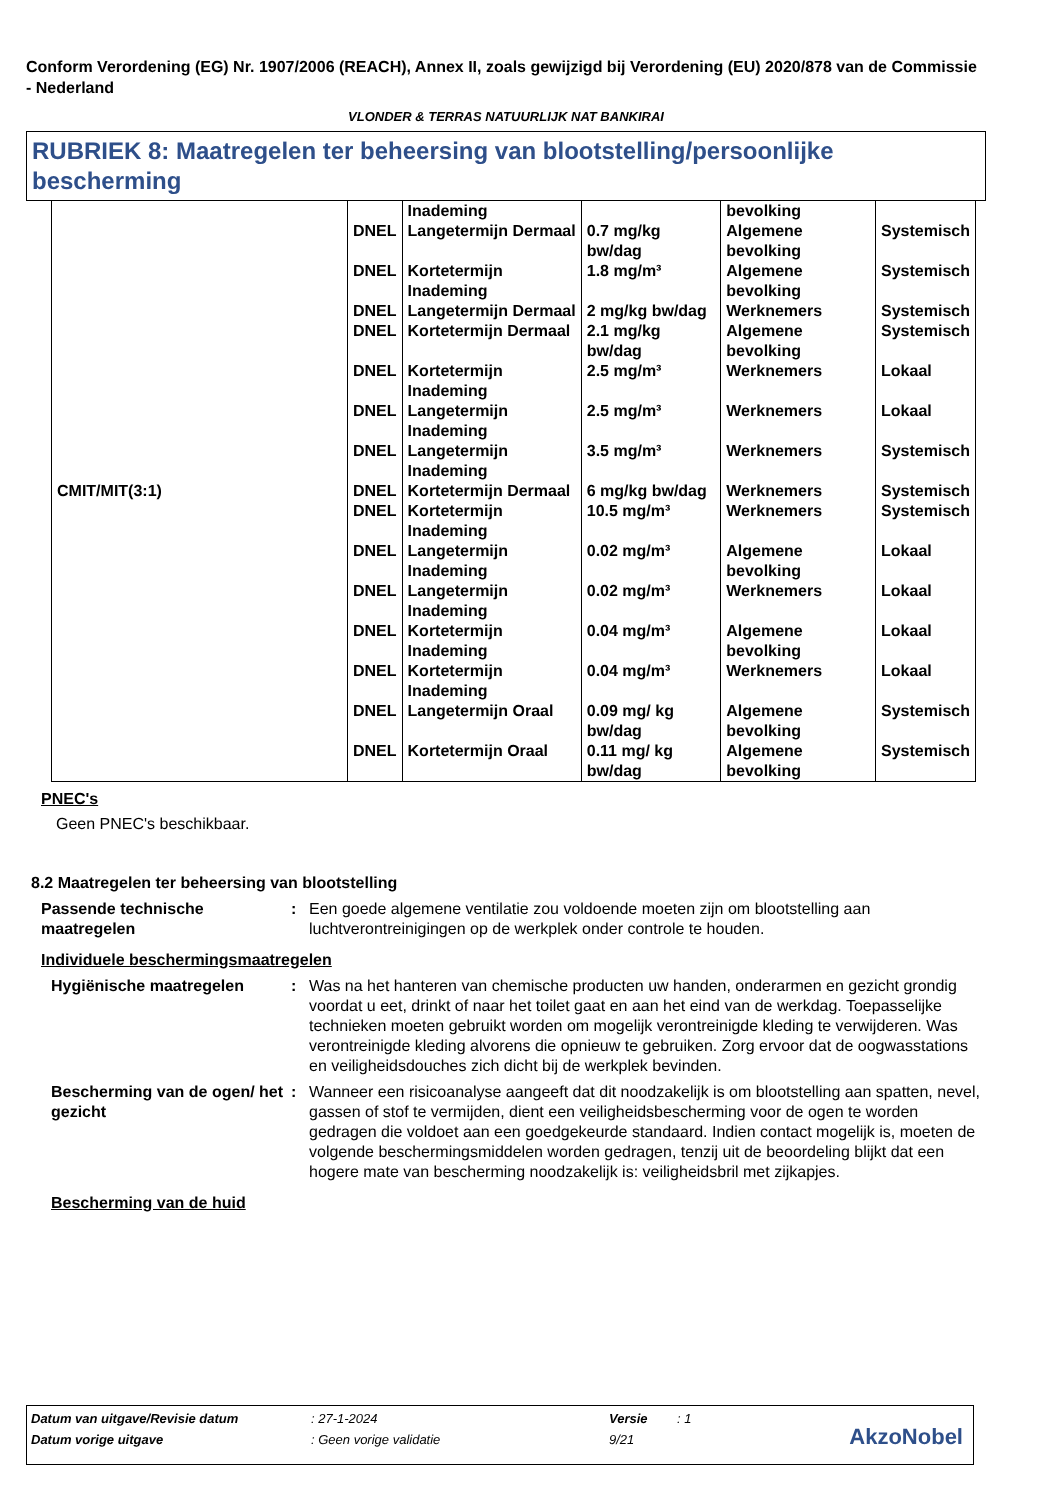Conform Verordening (EG) Nr. 1907/2006 (REACH), Annex II, zoals gewijzigd bij Verordening (EU) 2020/878 van de Commissie - Nederland
VLONDER & TERRAS NATUURLIJK NAT BANKIRAI
RUBRIEK 8: Maatregelen ter beheersing van blootstelling/persoonlijke bescherming
| CMIT/MIT(3:1) | | Inademing | | bevolking | |
| | DNEL | Langetermijn Dermaal | 0.7 mg/kg bw/dag | Algemene bevolking | Systemisch |
| | DNEL | Kortetermijn Inademing | 1.8 mg/m³ | Algemene bevolking | Systemisch |
| | DNEL | Langetermijn Dermaal | 2 mg/kg bw/dag | Werknemers | Systemisch |
| | DNEL | Kortetermijn Dermaal | 2.1 mg/kg bw/dag | Algemene bevolking | Systemisch |
| | DNEL | Kortetermijn Inademing | 2.5 mg/m³ | Werknemers | Lokaal |
| | DNEL | Langetermijn Inademing | 2.5 mg/m³ | Werknemers | Lokaal |
| | DNEL | Langetermijn Inademing | 3.5 mg/m³ | Werknemers | Systemisch |
| | DNEL | Kortetermijn Dermaal | 6 mg/kg bw/dag | Werknemers | Systemisch |
| | DNEL | Kortetermijn Inademing | 10.5 mg/m³ | Werknemers | Systemisch |
| | DNEL | Langetermijn Inademing | 0.02 mg/m³ | Algemene bevolking | Lokaal |
| | DNEL | Langetermijn Inademing | 0.02 mg/m³ | Werknemers | Lokaal |
| | DNEL | Kortetermijn Inademing | 0.04 mg/m³ | Algemene bevolking | Lokaal |
| | DNEL | Kortetermijn Inademing | 0.04 mg/m³ | Werknemers | Lokaal |
| | DNEL | Langetermijn Oraal | 0.09 mg/ kg bw/dag | Algemene bevolking | Systemisch |
| | DNEL | Kortetermijn Oraal | 0.11 mg/ kg bw/dag | Algemene bevolking | Systemisch |
PNEC's
Geen PNEC's beschikbaar.
8.2 Maatregelen ter beheersing van blootstelling
Passende technische maatregelen
: Een goede algemene ventilatie zou voldoende moeten zijn om blootstelling aan luchtverontreinigingen op de werkplek onder controle te houden.
Individuele beschermingsmaatregelen
Hygiënische maatregelen : Was na het hanteren van chemische producten uw handen, onderarmen en gezicht grondig voordat u eet, drinkt of naar het toilet gaat en aan het eind van de werkdag. Toepasselijke technieken moeten gebruikt worden om mogelijk verontreinigde kleding te verwijderen. Was verontreinigde kleding alvorens die opnieuw te gebruiken. Zorg ervoor dat de oogwasstations en veiligheidsdouches zich dicht bij de werkplek bevinden.
Bescherming van de ogen/ het gezicht
: Wanneer een risicoanalyse aangeeft dat dit noodzakelijk is om blootstelling aan spatten, nevel, gassen of stof te vermijden, dient een veiligheidsbescherming voor de ogen te worden gedragen die voldoet aan een goedgekeurde standaard. Indien contact mogelijk is, moeten de volgende beschermingsmiddelen worden gedragen, tenzij uit de beoordeling blijkt dat een hogere mate van bescherming noodzakelijk is: veiligheidsbril met zijkapjes.
Bescherming van de huid
| Datum van uitgave/Revisie datum | : 27-1-2024 | Versie | : 1 |
| Datum vorige uitgave | : Geen vorige validatie | 9/21 | |
AkzoNobel